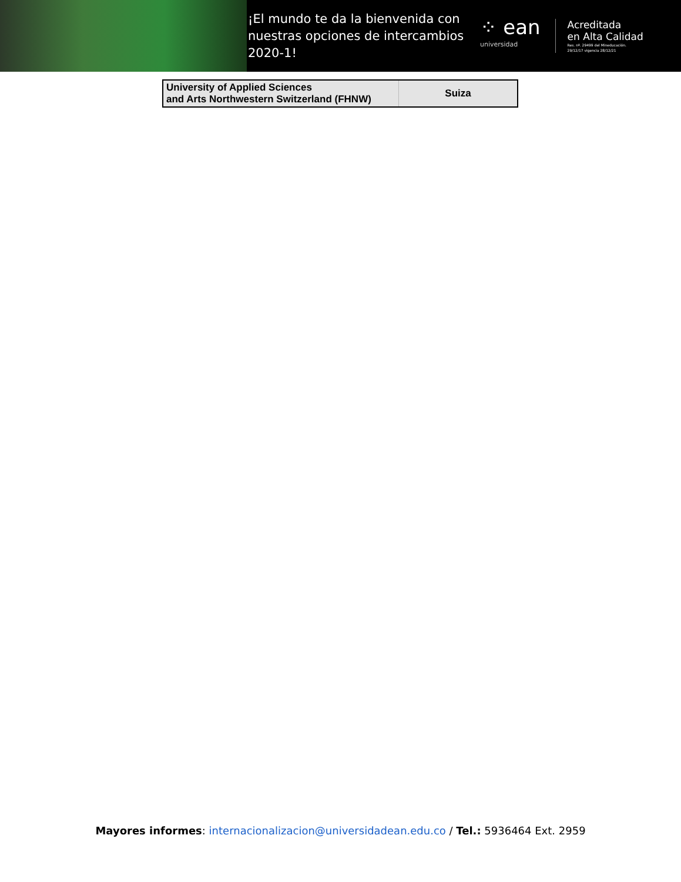¡El mundo te da la bienvenida con nuestras opciones de intercambios 2020-1!
⁘ ean
universidad
Acreditada
en Alta Calidad
Res. nº. 29499 del Mineducación.
29/12/17 vigencia 28/12/21
| University of Applied Sciences and Arts Northwestern Switzerland (FHNW) | Suiza |
Mayores informes: internacionalizacion@universidadean.edu.co / Tel.: 5936464 Ext. 2959